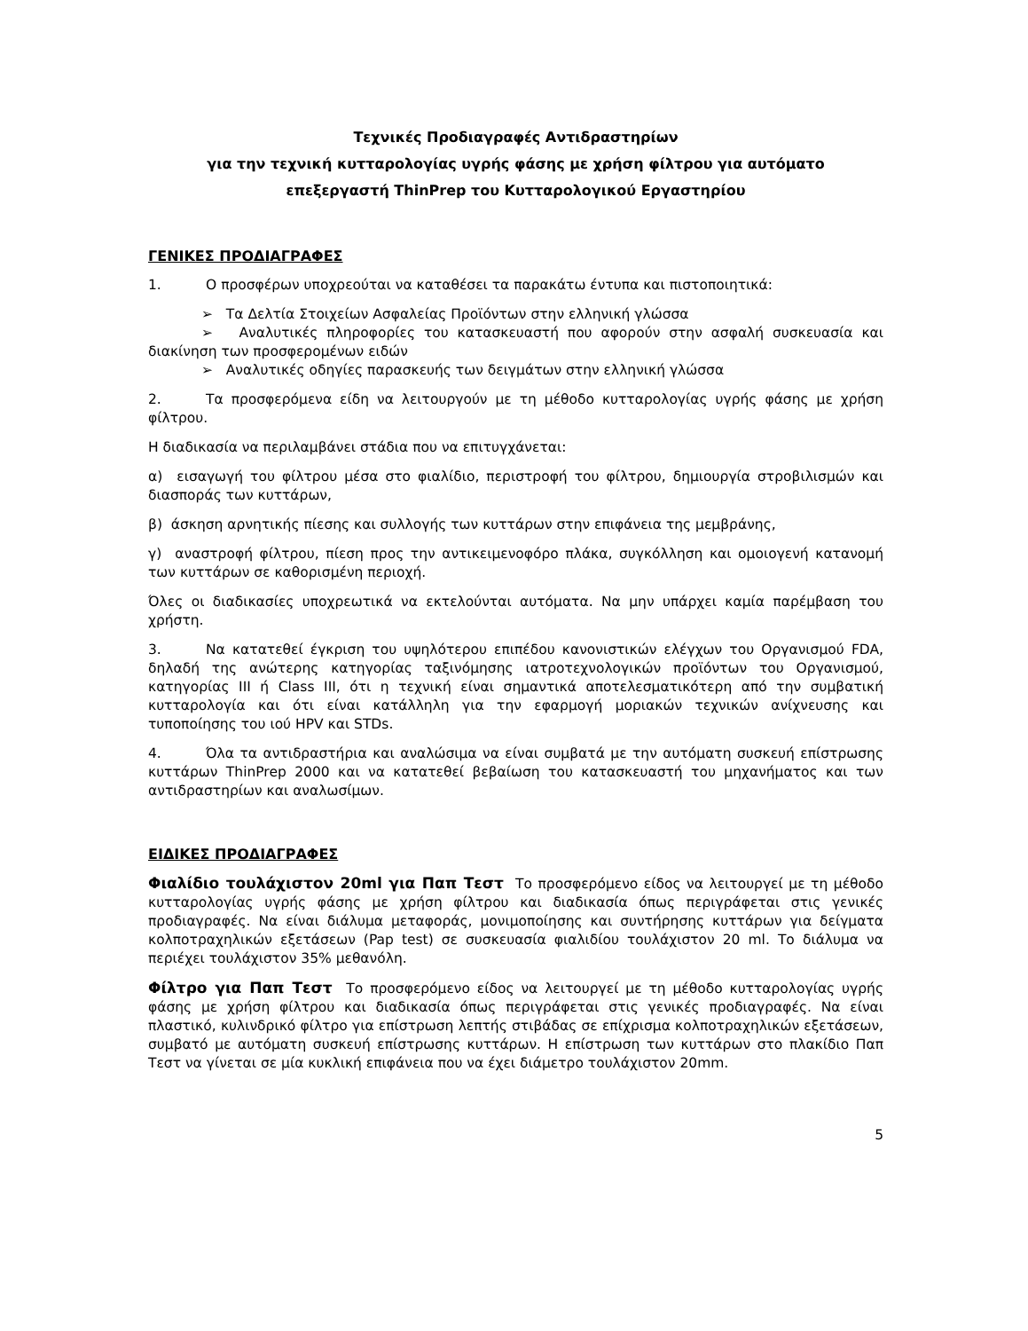Τεχνικές Προδιαγραφές Αντιδραστηρίων
για την τεχνική κυτταρολογίας υγρής φάσης με χρήση φίλτρου για αυτόματο
επεξεργαστή ThinPrep του Κυτταρολογικού Εργαστηρίου
ΓΕΝΙΚΕΣ ΠΡΟΔΙΑΓΡΑΦΕΣ
1. Ο προσφέρων υποχρεούται να καταθέσει τα παρακάτω έντυπα και πιστοποιητικά:
➢ Τα Δελτία Στοιχείων Ασφαλείας Προϊόντων στην ελληνική γλώσσα
➢ Αναλυτικές πληροφορίες του κατασκευαστή που αφορούν στην ασφαλή συσκευασία και διακίνηση των προσφερομένων ειδών
➢ Αναλυτικές οδηγίες παρασκευής των δειγμάτων στην ελληνική γλώσσα
2. Τα προσφερόμενα είδη να λειτουργούν με τη μέθοδο κυτταρολογίας υγρής φάσης με χρήση φίλτρου.
Η διαδικασία να περιλαμβάνει στάδια που να επιτυγχάνεται:
α) εισαγωγή του φίλτρου μέσα στο φιαλίδιο, περιστροφή του φίλτρου, δημιουργία στροβιλισμών και διασποράς των κυττάρων,
β) άσκηση αρνητικής πίεσης και συλλογής των κυττάρων στην επιφάνεια της μεμβράνης,
γ) αναστροφή φίλτρου, πίεση προς την αντικειμενοφόρο πλάκα, συγκόλληση και ομοιογενή κατανομή των κυττάρων σε καθορισμένη περιοχή.
Όλες οι διαδικασίες υποχρεωτικά να εκτελούνται αυτόματα. Να μην υπάρχει καμία παρέμβαση του χρήστη.
3. Να κατατεθεί έγκριση του υψηλότερου επιπέδου κανονιστικών ελέγχων του Οργανισμού FDA, δηλαδή της ανώτερης κατηγορίας ταξινόμησης ιατροτεχνολογικών προϊόντων του Οργανισμού, κατηγορίας ΙΙΙ ή Class III, ότι η τεχνική είναι σημαντικά αποτελεσματικότερη από την συμβατική κυτταρολογία και ότι είναι κατάλληλη για την εφαρμογή μοριακών τεχνικών ανίχνευσης και τυποποίησης του ιού HPV και STDs.
4. Όλα τα αντιδραστήρια και αναλώσιμα να είναι συμβατά με την αυτόματη συσκευή επίστρωσης κυττάρων ThinPrep 2000 και να κατατεθεί βεβαίωση του κατασκευαστή του μηχανήματος και των αντιδραστηρίων και αναλωσίμων.
ΕΙΔΙΚΕΣ ΠΡΟΔΙΑΓΡΑΦΕΣ
Φιαλίδιο τουλάχιστον 20ml για Παπ Τεστ Το προσφερόμενο είδος να λειτουργεί με τη μέθοδο κυτταρολογίας υγρής φάσης με χρήση φίλτρου και διαδικασία όπως περιγράφεται στις γενικές προδιαγραφές. Να είναι διάλυμα μεταφοράς, μονιμοποίησης και συντήρησης κυττάρων για δείγματα κολποτραχηλικών εξετάσεων (Pap test) σε συσκευασία φιαλιδίου τουλάχιστον 20 ml. Το διάλυμα να περιέχει τουλάχιστον 35% μεθανόλη.
Φίλτρο για Παπ Τεστ Το προσφερόμενο είδος να λειτουργεί με τη μέθοδο κυτταρολογίας υγρής φάσης με χρήση φίλτρου και διαδικασία όπως περιγράφεται στις γενικές προδιαγραφές. Να είναι πλαστικό, κυλινδρικό φίλτρο για επίστρωση λεπτής στιβάδας σε επίχρισμα κολποτραχηλικών εξετάσεων, συμβατό με αυτόματη συσκευή επίστρωσης κυττάρων. Η επίστρωση των κυττάρων στο πλακίδιο Παπ Τεστ να γίνεται σε μία κυκλική επιφάνεια που να έχει διάμετρο τουλάχιστον 20mm.
5